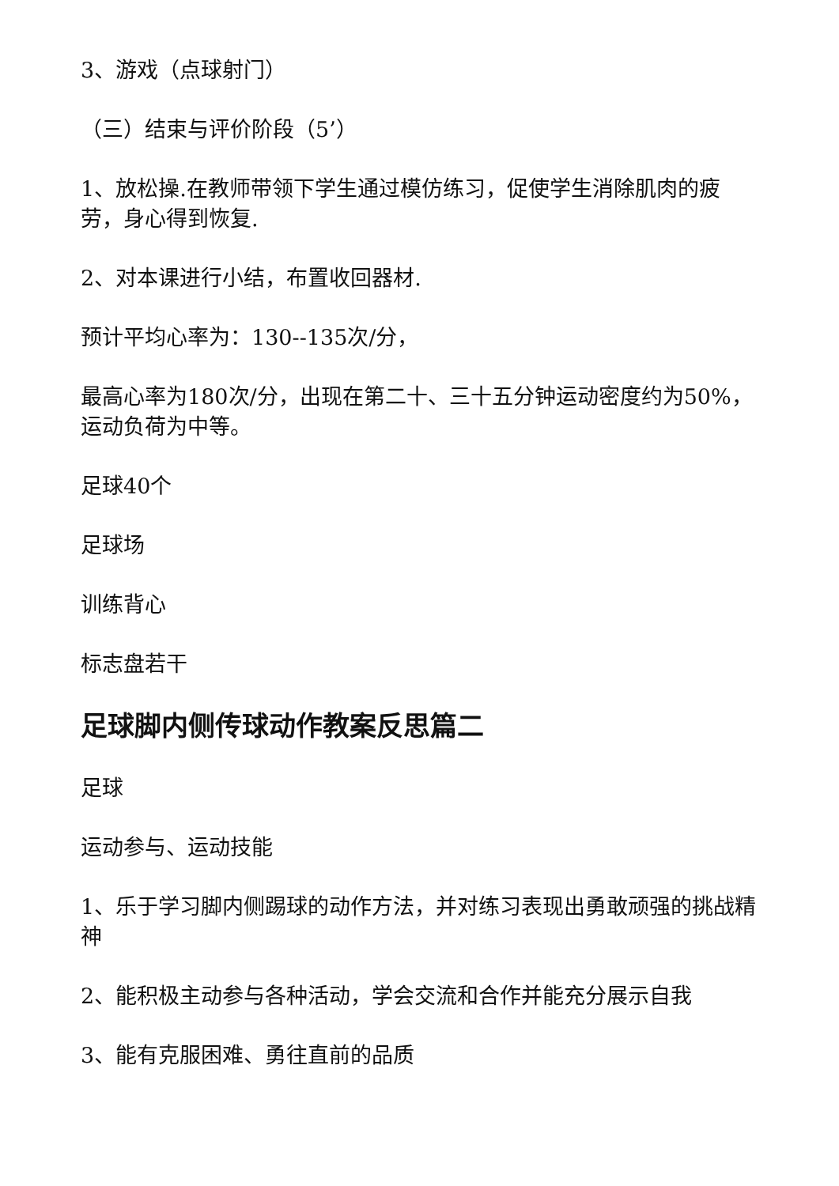3、游戏（点球射门）
（三）结束与评价阶段（5’）
1、放松操.在教师带领下学生通过模仿练习，促使学生消除肌肉的疲劳，身心得到恢复.
2、对本课进行小结，布置收回器材.
预计平均心率为：130--135次/分，
最高心率为180次/分，出现在第二十、三十五分钟运动密度约为50%，运动负荷为中等。
足球40个
足球场
训练背心
标志盘若干
足球脚内侧传球动作教案反思篇二
足球
运动参与、运动技能
1、乐于学习脚内侧踢球的动作方法，并对练习表现出勇敢顽强的挑战精神
2、能积极主动参与各种活动，学会交流和合作并能充分展示自我
3、能有克服困难、勇往直前的品质